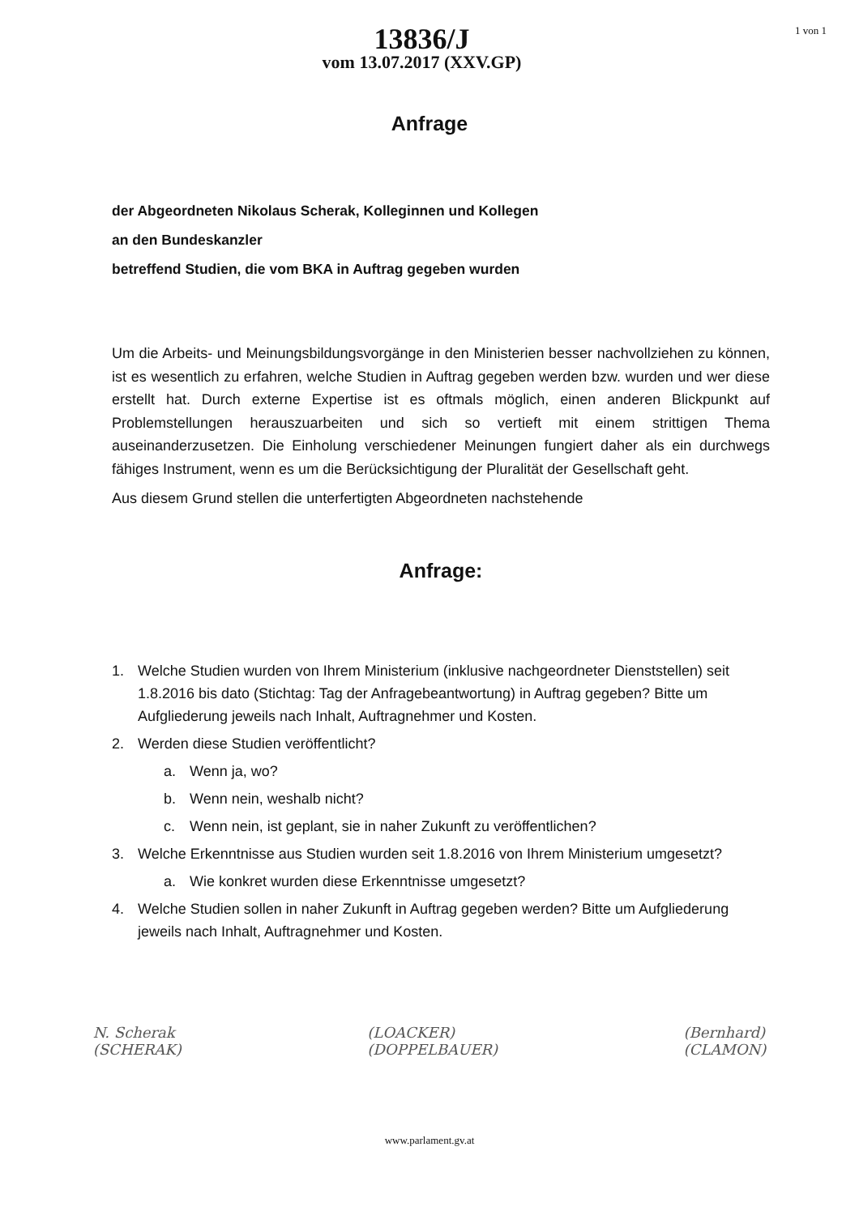13836/J
vom 13.07.2017 (XXV.GP)
1 von 1
Anfrage
der Abgeordneten Nikolaus Scherak, Kolleginnen und Kollegen
an den Bundeskanzler
betreffend Studien, die vom BKA in Auftrag gegeben wurden
Um die Arbeits- und Meinungsbildungsvorgänge in den Ministerien besser nachvollziehen zu können, ist es wesentlich zu erfahren, welche Studien in Auftrag gegeben werden bzw. wurden und wer diese erstellt hat. Durch externe Expertise ist es oftmals möglich, einen anderen Blickpunkt auf Problemstellungen herauszuarbeiten und sich so vertieft mit einem strittigen Thema auseinanderzusetzen. Die Einholung verschiedener Meinungen fungiert daher als ein durchwegs fähiges Instrument, wenn es um die Berücksichtigung der Pluralität der Gesellschaft geht.
Aus diesem Grund stellen die unterfertigten Abgeordneten nachstehende
Anfrage:
1. Welche Studien wurden von Ihrem Ministerium (inklusive nachgeordneter Dienststellen) seit 1.8.2016 bis dato (Stichtag: Tag der Anfragebeantwortung) in Auftrag gegeben? Bitte um Aufgliederung jeweils nach Inhalt, Auftragnehmer und Kosten.
2. Werden diese Studien veröffentlicht?
a. Wenn ja, wo?
b. Wenn nein, weshalb nicht?
c. Wenn nein, ist geplant, sie in naher Zukunft zu veröffentlichen?
3. Welche Erkenntnisse aus Studien wurden seit 1.8.2016 von Ihrem Ministerium umgesetzt?
a. Wie konkret wurden diese Erkenntnisse umgesetzt?
4. Welche Studien sollen in naher Zukunft in Auftrag gegeben werden? Bitte um Aufgliederung jeweils nach Inhalt, Auftragnehmer und Kosten.
N. Scherak
(SCHERAK)
(LOACKER)
(DOPPELBAUER)
(Bernhard)
(CLAMON)
www.parlament.gv.at